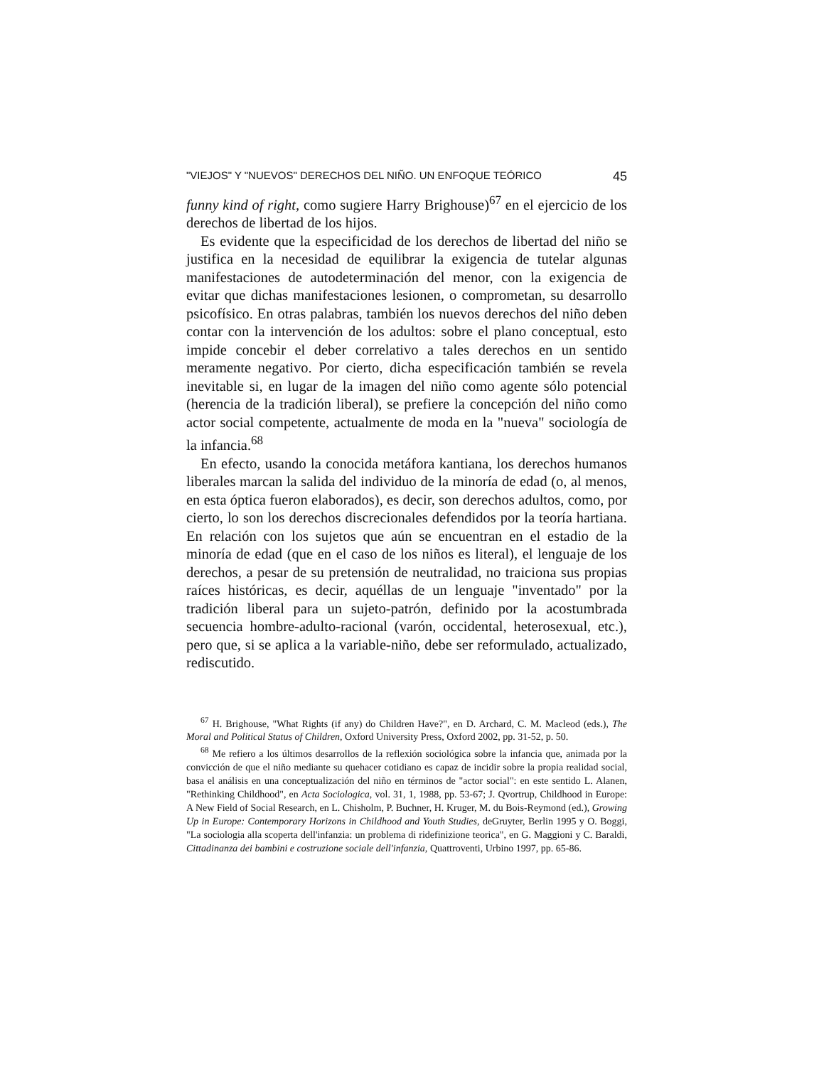"VIEJOS" Y "NUEVOS" DERECHOS DEL NIÑO. UN ENFOQUE TEÓRICO 45
funny kind of right, como sugiere Harry Brighouse)<sup>67</sup> en el ejercicio de los derechos de libertad de los hijos.
Es evidente que la especificidad de los derechos de libertad del niño se justifica en la necesidad de equilibrar la exigencia de tutelar algunas manifestaciones de autodeterminación del menor, con la exigencia de evitar que dichas manifestaciones lesionen, o comprometan, su desarrollo psicofísico. En otras palabras, también los nuevos derechos del niño deben contar con la intervención de los adultos: sobre el plano conceptual, esto impide concebir el deber correlativo a tales derechos en un sentido meramente negativo. Por cierto, dicha especificación también se revela inevitable si, en lugar de la imagen del niño como agente sólo potencial (herencia de la tradición liberal), se prefiere la concepción del niño como actor social competente, actualmente de moda en la "nueva" sociología de la infancia.<sup>68</sup>
En efecto, usando la conocida metáfora kantiana, los derechos humanos liberales marcan la salida del individuo de la minoría de edad (o, al menos, en esta óptica fueron elaborados), es decir, son derechos adultos, como, por cierto, lo son los derechos discrecionales defendidos por la teoría hartiana. En relación con los sujetos que aún se encuentran en el estadio de la minoría de edad (que en el caso de los niños es literal), el lenguaje de los derechos, a pesar de su pretensión de neutralidad, no traiciona sus propias raíces históricas, es decir, aquéllas de un lenguaje "inventado" por la tradición liberal para un sujeto-patrón, definido por la acostumbrada secuencia hombre-adulto-racional (varón, occidental, heterosexual, etc.), pero que, si se aplica a la variable-niño, debe ser reformulado, actualizado, rediscutido.
<sup>67</sup> H. Brighouse, "What Rights (if any) do Children Have?", en D. Archard, C. M. Macleod (eds.), The Moral and Political Status of Children, Oxford University Press, Oxford 2002, pp. 31-52, p. 50.
<sup>68</sup> Me refiero a los últimos desarrollos de la reflexión sociológica sobre la infancia que, animada por la convicción de que el niño mediante su quehacer cotidiano es capaz de incidir sobre la propia realidad social, basa el análisis en una conceptualización del niño en términos de "actor social": en este sentido L. Alanen, "Rethinking Childhood", en Acta Sociologica, vol. 31, 1, 1988, pp. 53-67; J. Qvortrup, Childhood in Europe: A New Field of Social Research, en L. Chisholm, P. Buchner, H. Kruger, M. du Bois-Reymond (ed.), Growing Up in Europe: Contemporary Horizons in Childhood and Youth Studies, deGruyter, Berlin 1995 y O. Boggi, "La sociologia alla scoperta dell'infanzia: un problema di ridefinizione teorica", en G. Maggioni y C. Baraldi, Cittadinanza dei bambini e costruzione sociale dell'infanzia, Quattroventi, Urbino 1997, pp. 65-86.